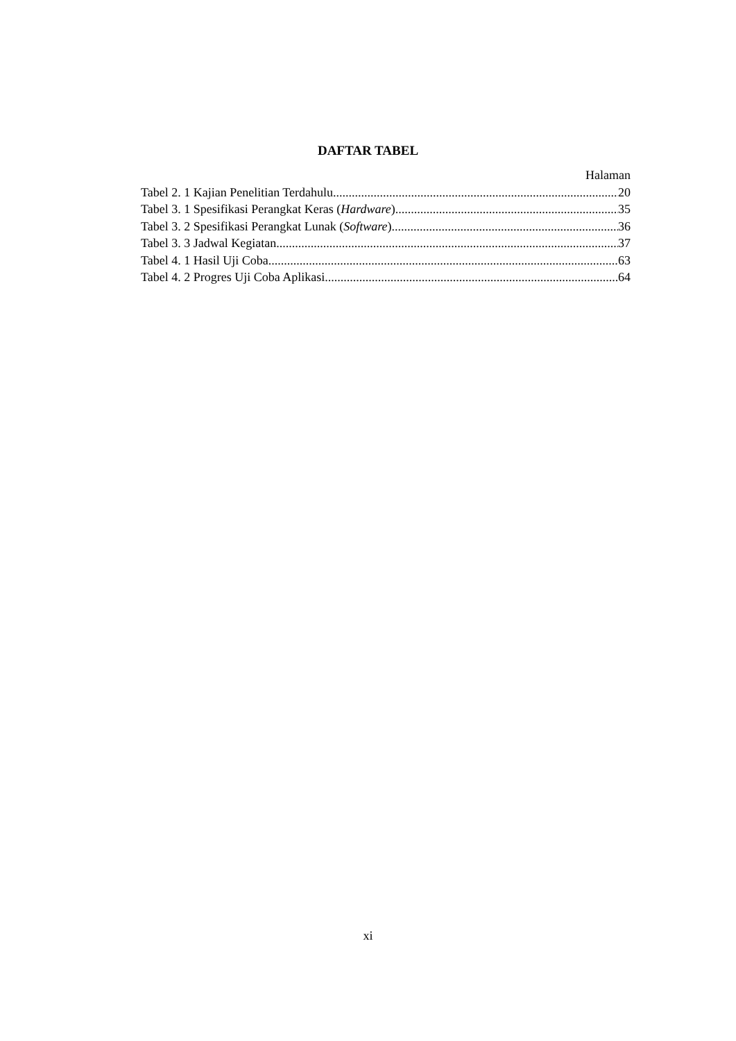DAFTAR TABEL
Halaman
Tabel 2. 1 Kajian Penelitian Terdahulu 20
Tabel 3. 1 Spesifikasi Perangkat Keras (Hardware) 35
Tabel 3. 2 Spesifikasi Perangkat Lunak (Software) 36
Tabel 3. 3 Jadwal Kegiatan 37
Tabel 4. 1 Hasil Uji Coba 63
Tabel 4. 2 Progres Uji Coba Aplikasi 64
xi